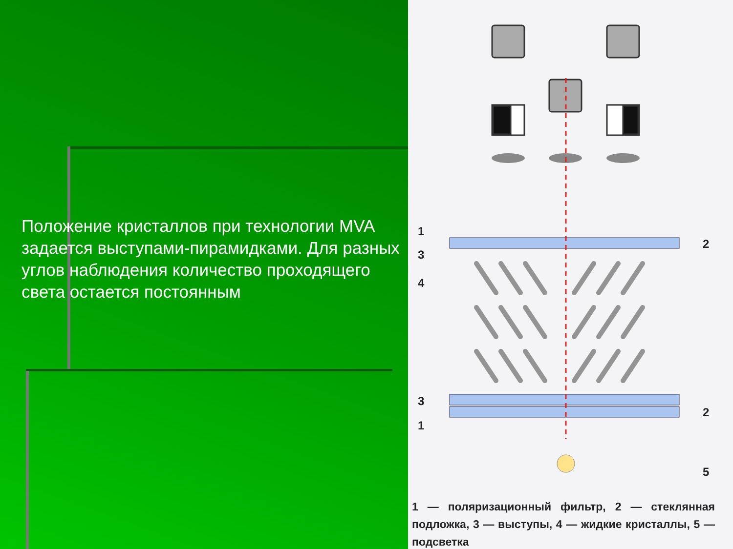Положение кристаллов при технологии MVA задается выступами-пирамидками. Для разных углов наблюдения количество проходящего света остается постоянным
1
3
4
2
3
2
1
5
1 — поляризационный фильтр, 2 — стеклянная подложка, 3 — выступы, 4 — жидкие кристаллы, 5 — подсветка